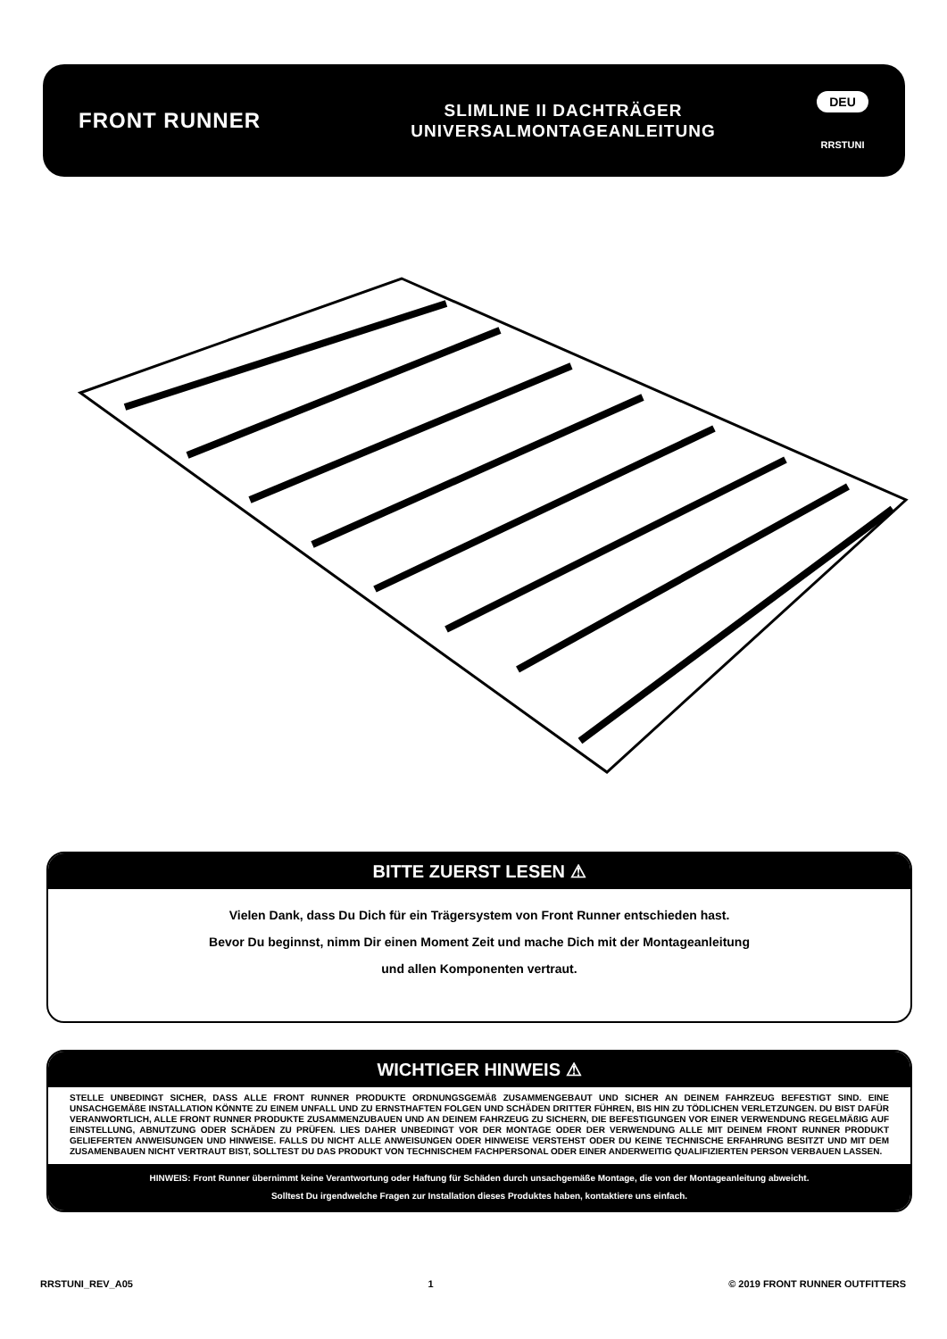FRONT RUNNER
SLIMLINE II DACHTRÄGER
UNIVERSALMONTAGEANLEITUNG
DEU
RRSTUNI
BITTE ZUERST LESEN ⚠
Vielen Dank, dass Du Dich für ein Trägersystem von Front Runner entschieden hast.
Bevor Du beginnst, nimm Dir einen Moment Zeit und mache Dich mit der Montageanleitung
und allen Komponenten vertraut.
WICHTIGER HINWEIS ⚠
STELLE UNBEDINGT SICHER, DASS ALLE FRONT RUNNER PRODUKTE ORDNUNGSGEMÄß ZUSAMMENGEBAUT UND SICHER AN DEINEM FAHRZEUG BEFESTIGT SIND. EINE UNSACHGEMÄßE INSTALLATION KÖNNTE ZU EINEM UNFALL UND ZU ERNSTHAFTEN FOLGEN UND SCHÄDEN DRITTER FÜHREN, BIS HIN ZU TÖDLICHEN VERLETZUNGEN. DU BIST DAFÜR VERANWORTLICH, ALLE FRONT RUNNER PRODUKTE ZUSAMMENZUBAUEN UND AN DEINEM FAHRZEUG ZU SICHERN, DIE BEFESTIGUNGEN VOR EINER VERWENDUNG REGELMÄßIG AUF EINSTELLUNG, ABNUTZUNG ODER SCHÄDEN ZU PRÜFEN. LIES DAHER UNBEDINGT VOR DER MONTAGE ODER DER VERWENDUNG ALLE MIT DEINEM FRONT RUNNER PRODUKT GELIEFERTEN ANWEISUNGEN UND HINWEISE. FALLS DU NICHT ALLE ANWEISUNGEN ODER HINWEISE VERSTEHST ODER DU KEINE TECHNISCHE ERFAHRUNG BESITZT UND MIT DEM ZUSAMENBAUEN NICHT VERTRAUT BIST, SOLLTEST DU DAS PRODUKT VON TECHNISCHEM FACHPERSONAL ODER EINER ANDERWEITIG QUALIFIZIERTEN PERSON VERBAUEN LASSEN.
HINWEIS: Front Runner übernimmt keine Verantwortung oder Haftung für Schäden durch unsachgemäße Montage, die von der Montageanleitung abweicht.
Solltest Du irgendwelche Fragen zur Installation dieses Produktes haben, kontaktiere uns einfach.
RRSTUNI_REV_A05 1 © 2019 FRONT RUNNER OUTFITTERS